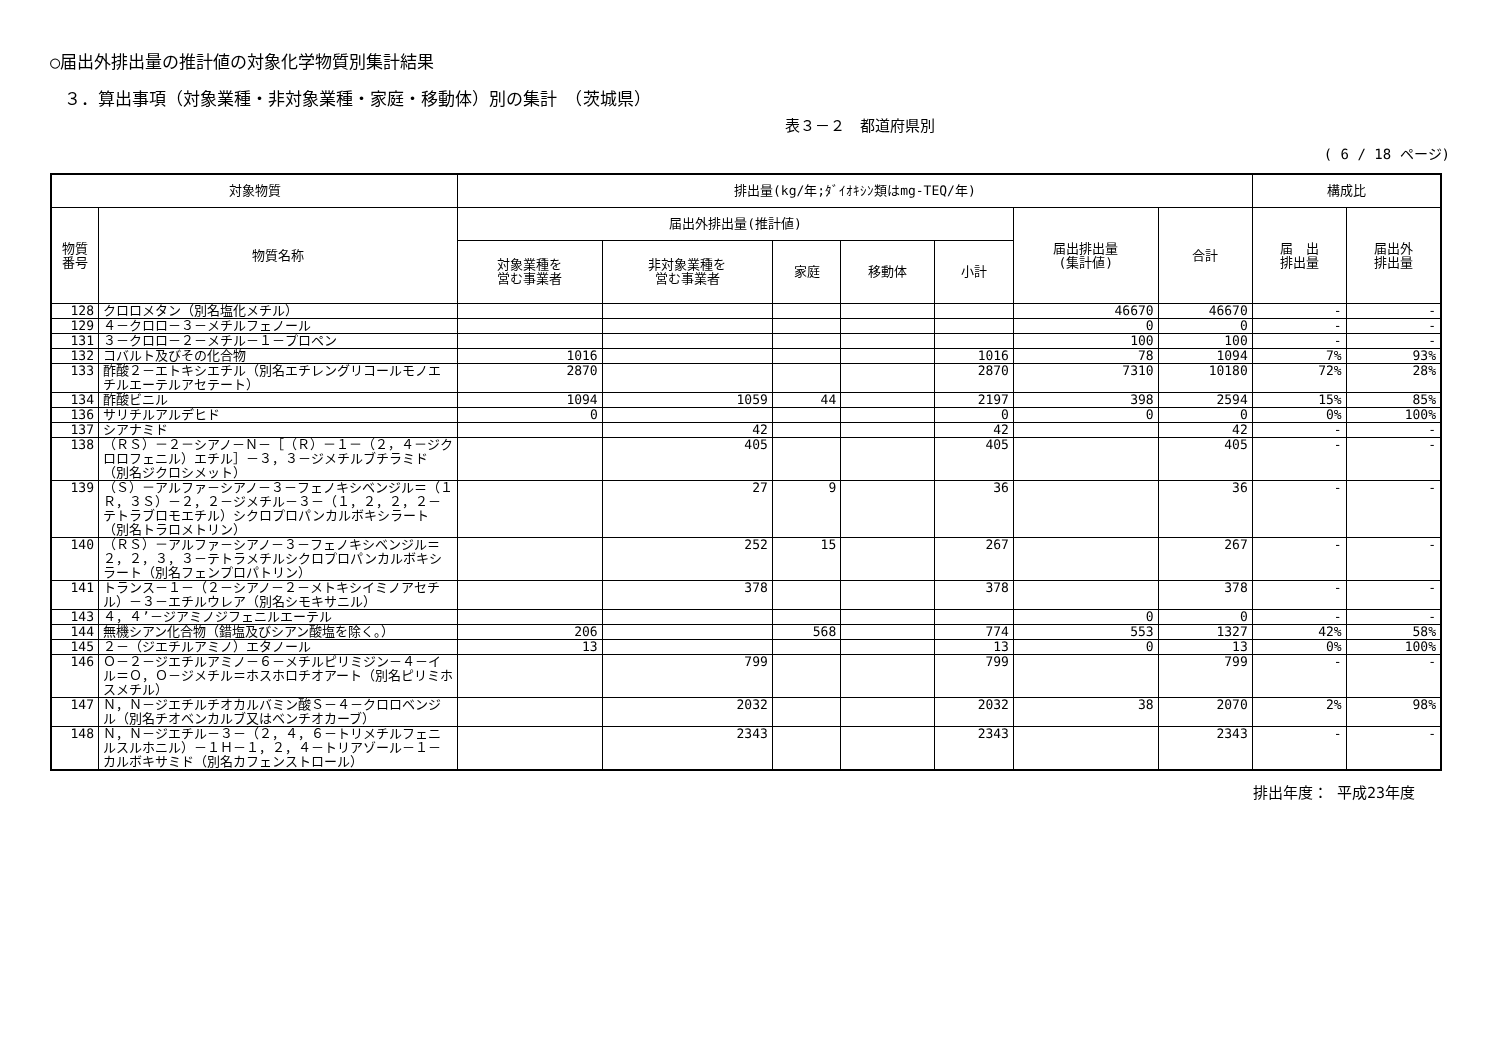○届出外排出量の推計値の対象化学物質別集計結果
３．算出事項（対象業種・非対象業種・家庭・移動体）別の集計　（茨城県）
表３－２　都道府県別
( 6 / 18 ページ)
| 対象物質 | | 排出量(kg/年;ﾀﾞｲｵｷｼﾝ類はmg-TEQ/年) | | | | | | | 構成比 | |
| --- | --- | --- | --- | --- | --- | --- | --- | --- | --- | --- |
| 物質 番号 | 物質名称 | 届出外排出量(推計値) | | | | | 届出排出量 (集計値) | 合計 | 届 出 排出量 | 届出外 排出量 |
| | | 対象業種を 営む事業者 | 非対象業種を 営む事業者 | 家庭 | 移動体 | 小計 | | | | |
| 128 | クロロメタン（別名塩化メチル） | | | | | | 46670 | 46670 | - | - |
| 129 | ４－クロロ－３－メチルフェノール | | | | | | 0 | 0 | - | - |
| 131 | ３－クロロ－２－メチル－１－プロペン | | | | | | 100 | 100 | - | - |
| 132 | コバルト及びその化合物 | 1016 | | | | 1016 | 78 | 1094 | 7% | 93% |
| 133 | 酢酸２－エトキシエチル（別名エチレングリコールモノエチルエーテルアセテート） | 2870 | | | | 2870 | 7310 | 10180 | 72% | 28% |
| 134 | 酢酸ビニル | 1094 | 1059 | 44 | | 2197 | 398 | 2594 | 15% | 85% |
| 136 | サリチルアルデヒド | 0 | | | | 0 | 0 | 0 | 0% | 100% |
| 137 | シアナミド | | 42 | | | 42 | | 42 | - | - |
| 138 | （ＲＳ）－２－シアノ－Ｎ－［（Ｒ）－１－（２，４－ジクロロフェニル）エチル］－３，３－ジメチルブチラミド（別名ジクロシメット） | | 405 | | | 405 | | 405 | - | - |
| 139 | （Ｓ）－アルファ－シアノ－３－フェノキシベンジル＝（１Ｒ，３Ｓ）－２，２－ジメチル－３－（１，２，２，２－テトラブロモエチル）シクロプロパンカルボキシラート（別名トラロメトリン） | | 27 | 9 | | 36 | | 36 | - | - |
| 140 | （ＲＳ）－アルファ－シアノ－３－フェノキシベンジル＝２，２，３，３－テトラメチルシクロプロパンカルボキシラート（別名フェンプロパトリン） | | 252 | 15 | | 267 | | 267 | - | - |
| 141 | トランス－１－（２－シアノ－２－メトキシイミノアセチル）－３－エチルウレア（別名シモキサニル） | | 378 | | | 378 | | 378 | - | - |
| 143 | ４，４’－ジアミノジフェニルエーテル | | | | | | 0 | 0 | - | - |
| 144 | 無機シアン化合物（錯塩及びシアン酸塩を除く。） | 206 | | 568 | | 774 | 553 | 1327 | 42% | 58% |
| 145 | ２－（ジエチルアミノ）エタノール | 13 | | | | 13 | 0 | 13 | 0% | 100% |
| 146 | Ｏ－２－ジエチルアミノ－６－メチルピリミジン－４－イル＝Ｏ，Ｏ－ジメチル＝ホスホロチオアート（別名ピリミホスメチル） | | 799 | | | 799 | | 799 | - | - |
| 147 | Ｎ，Ｎ－ジエチルチオカルバミン酸Ｓ－４－クロロベンジル（別名チオベンカルブ又はベンチオカーブ） | | 2032 | | | 2032 | 38 | 2070 | 2% | 98% |
| 148 | Ｎ，Ｎ－ジエチル－３－（２，４，６－トリメチルフェニルスルホニル）－１Ｈ－１，２，４－トリアゾール－１－カルボキサミド（別名カフェンストロール） | | 2343 | | | 2343 | | 2343 | - | - |
排出年度： 平成23年度